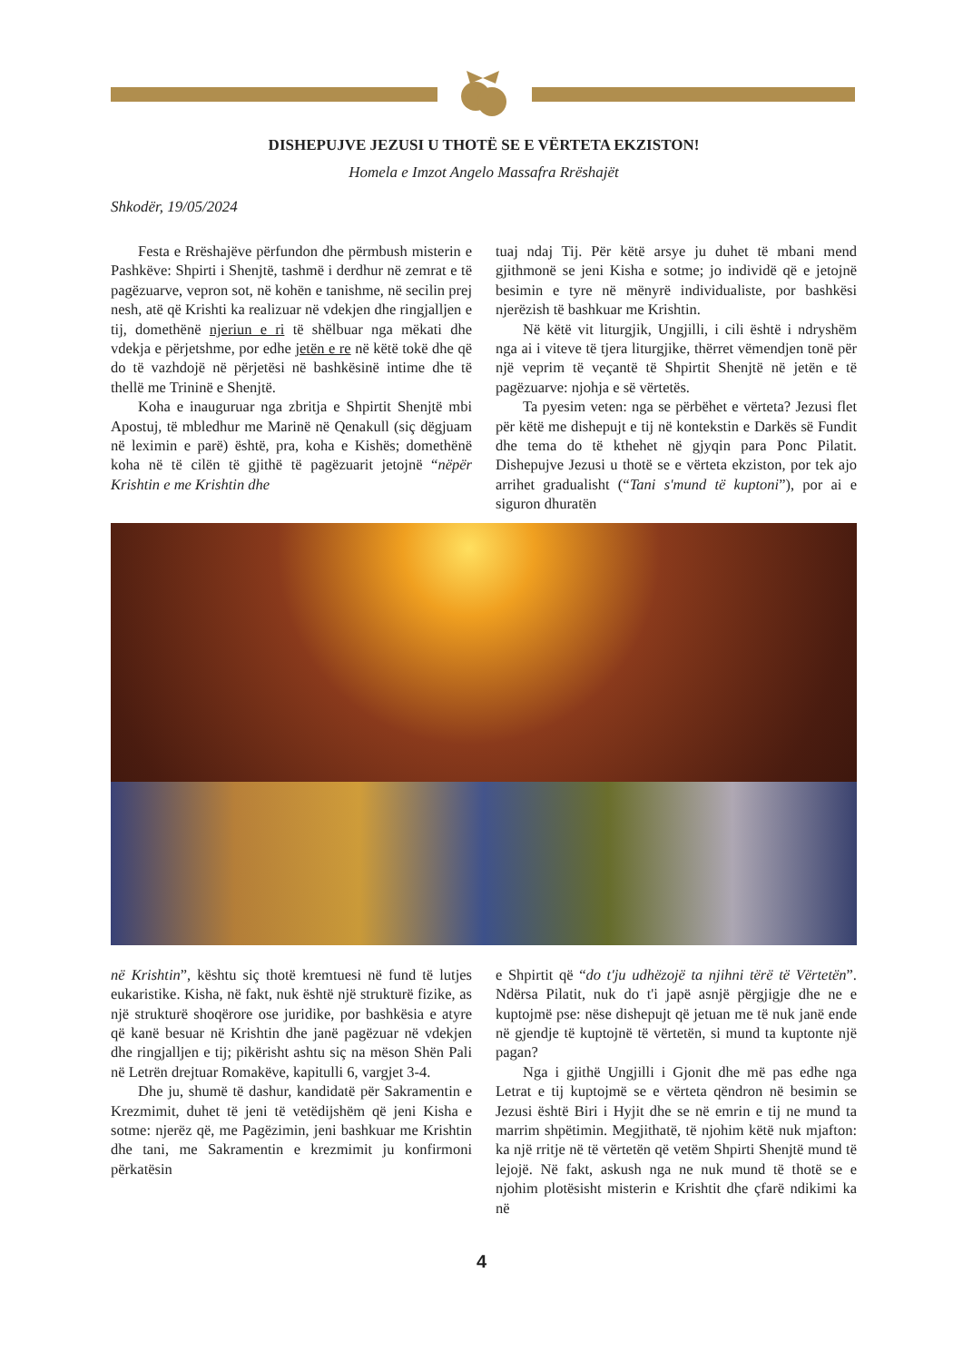DISHEPUJVE JEZUSI U THOTË SE E VËRTETA EKZISTON!
Homela e Imzot Angelo Massafra Rrëshajët
Shkodër, 19/05/2024
Festa e Rrëshajëve përfundon dhe përmbush misterin e Pashkëve: Shpirti i Shenjtë, tashmë i derdhur në zemrat e të pagëzuarve, vepron sot, në kohën e tanishme, në secilin prej nesh, atë që Krishti ka realizuar në vdekjen dhe ringjalljen e tij, domethënë njeriun e ri të shëlbuar nga mëkati dhe vdekja e përjetshme, por edhe jetën e re në këtë tokë dhe që do të vazhdojë në përjetësi në bashkësinë intime dhe të thellë me Trininë e Shenjtë.
Koha e inauguruar nga zbritja e Shpirtit Shenjtë mbi Apostuj, të mbledhur me Marinë në Qenakull (siç dëgjuam në leximin e parë) është, pra, koha e Kishës; domethënë koha në të cilën të gjithë të pagëzuarit jetojnë “nëpër Krishtin e me Krishtin dhe
tuaj ndaj Tij. Për këtë arsye ju duhet të mbani mend gjithmonë se jeni Kisha e sotme; jo individë që e jetojnë besimin e tyre në mënyrë individualiste, por bashkësi njerëzish të bashkuar me Krishtin.
Në këtë vit liturgjik, Ungjilli, i cili është i ndryshëm nga ai i viteve të tjera liturgjike, thërret vëmendjen tonë për një veprim të veçantë të Shpirtit Shenjtë në jetën e të pagëzuarve: njohja e së vërtetës.
Ta pyesim veten: nga se përbëhet e vërteta? Jezusi flet për këtë me dishepujt e tij në kontekstin e Darkës së Fundit dhe tema do të kthehet në gjyqin para Ponc Pilatit. Dishepujve Jezusi u thotë se e vërteta ekziston, por tek ajo arrihet gradualisht (“Tani s'mund të kuptoni”), por ai e siguron dhuratën
në Krishtin”, kështu siç thotë kremtuesi në fund të lutjes eukaristike. Kisha, në fakt, nuk është një strukturë fizike, as një strukturë shoqërore ose juridike, por bashkësia e atyre që kanë besuar në Krishtin dhe janë pagëzuar në vdekjen dhe ringjalljen e tij; pikërisht ashtu siç na mëson Shën Pali në Letrën drejtuar Romakëve, kapitulli 6, vargjet 3-4.
Dhe ju, shumë të dashur, kandidatë për Sakramentin e Krezmimit, duhet të jeni të vetëdijshëm që jeni Kisha e sotme: njerëz që, me Pagëzimin, jeni bashkuar me Krishtin dhe tani, me Sakramentin e krezmimit ju konfirmoni përkatësin
e Shpirtit që “do t'ju udhëzojë ta njihni tërë të Vërtetën”. Ndërsa Pilatit, nuk do t'i japë asnjë përgjigje dhe ne e kuptojmë pse: nëse dishepujt që jetuan me të nuk janë ende në gjendje të kuptojnë të vërtetën, si mund ta kuptonte një pagan?
Nga i gjithë Ungjilli i Gjonit dhe më pas edhe nga Letrat e tij kuptojmë se e vërteta qëndron në besimin se Jezusi është Biri i Hyjit dhe se në emrin e tij ne mund ta marrim shpëtimin. Megjithatë, të njohim këtë nuk mjafton: ka një rritje në të vërtetën që vetëm Shpirti Shenjtë mund të lejojë. Në fakt, askush nga ne nuk mund të thotë se e njohim plotësisht misterin e Krishtit dhe çfarë ndikimi ka në
4